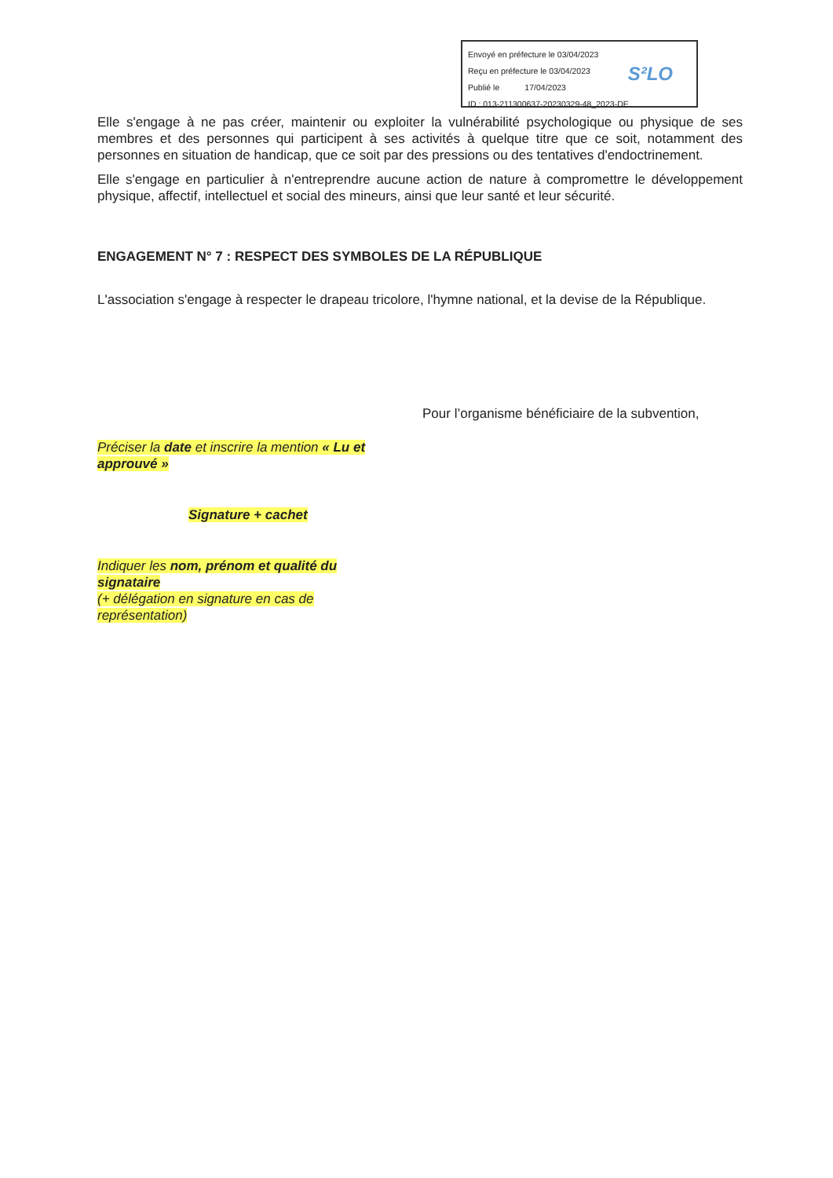Envoyé en préfecture le 03/04/2023
Reçu en préfecture le 03/04/2023
Publié le 17/04/2023
ID : 013-211300637-20230329-48_2023-DE
S²LO
Elle s'engage à ne pas créer, maintenir ou exploiter la vulnérabilité psychologique ou physique de ses membres et des personnes qui participent à ses activités à quelque titre que ce soit, notamment des personnes en situation de handicap, que ce soit par des pressions ou des tentatives d'endoctrinement.
Elle s'engage en particulier à n'entreprendre aucune action de nature à compromettre le développement physique, affectif, intellectuel et social des mineurs, ainsi que leur santé et leur sécurité.
ENGAGEMENT N° 7 : RESPECT DES SYMBOLES DE LA RÉPUBLIQUE
L'association s'engage à respecter le drapeau tricolore, l'hymne national, et la devise de la République.
Pour l’organisme bénéficiaire de la subvention,
Préciser la date et inscrire la mention « Lu et approuvé »
Signature + cachet
Indiquer les nom, prénom et qualité du signataire
(+ délégation en signature en cas de représentation)